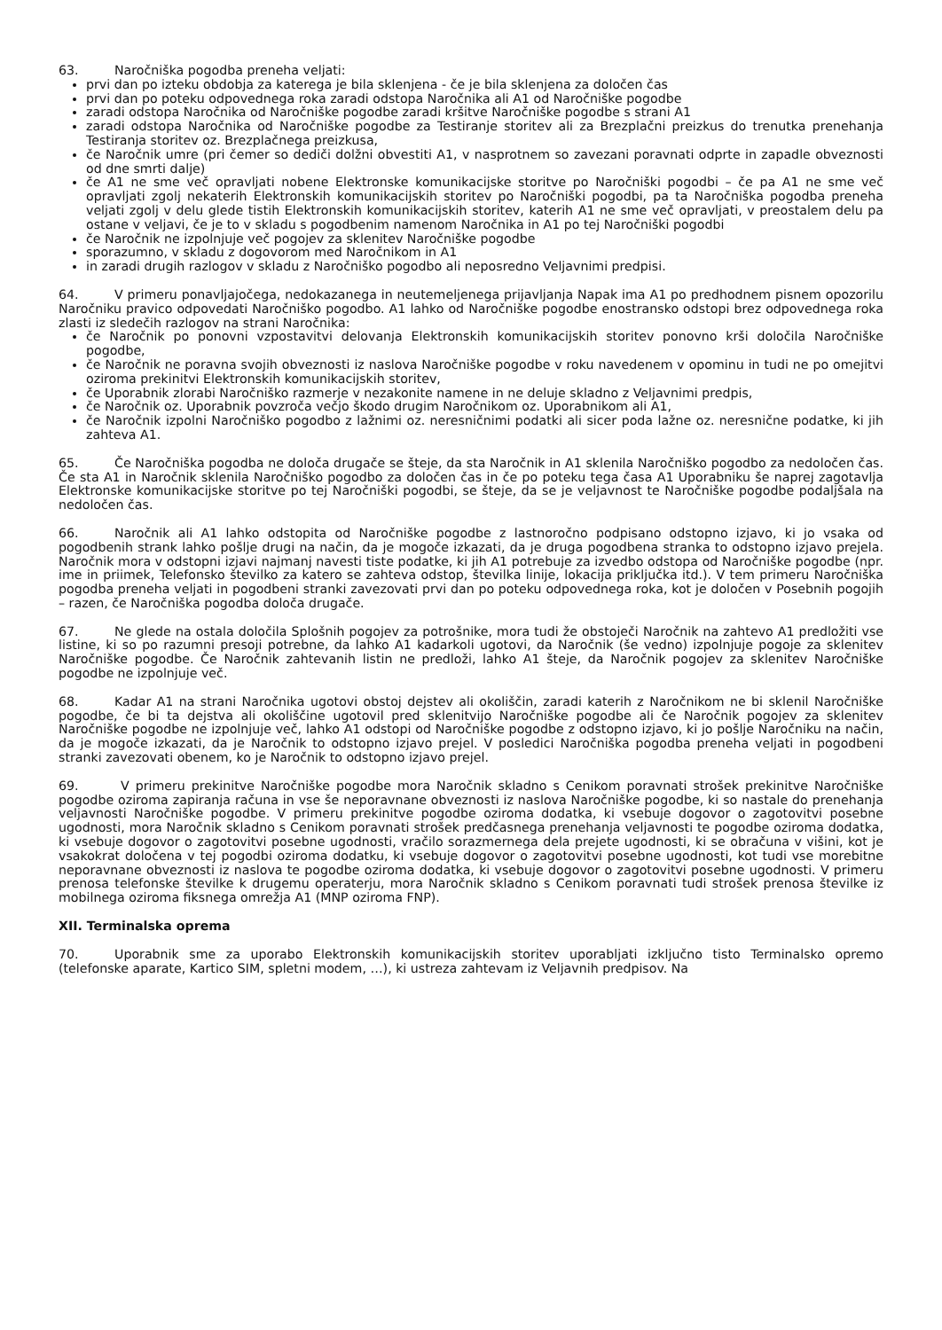63. Naročniška pogodba preneha veljati:
prvi dan po izteku obdobja za katerega je bila sklenjena - če je bila sklenjena za določen čas
prvi dan po poteku odpovednega roka zaradi odstopa Naročnika ali A1 od Naročniške pogodbe
zaradi odstopa Naročnika od Naročniške pogodbe zaradi kršitve Naročniške pogodbe s strani A1
zaradi odstopa Naročnika od Naročniške pogodbe za Testiranje storitev ali za Brezplačni preizkus do trenutka prenehanja Testiranja storitev oz. Brezplačnega preizkusa,
če Naročnik umre (pri čemer so dediči dolžni obvestiti A1, v nasprotnem so zavezani poravnati odprte in zapadle obveznosti od dne smrti dalje)
če A1 ne sme več opravljati nobene Elektronske komunikacijske storitve po Naročniški pogodbi – če pa A1 ne sme več opravljati zgolj nekaterih Elektronskih komunikacijskih storitev po Naročniški pogodbi, pa ta Naročniška pogodba preneha veljati zgolj v delu glede tistih Elektronskih komunikacijskih storitev, katerih A1 ne sme več opravljati, v preostalem delu pa ostane v veljavi, če je to v skladu s pogodbenim namenom Naročnika in A1 po tej Naročniški pogodbi
če Naročnik ne izpolnjuje več pogojev za sklenitev Naročniške pogodbe
sporazumno, v skladu z dogovorom med Naročnikom in A1
in zaradi drugih razlogov v skladu z Naročniško pogodbo ali neposredno Veljavnimi predpisi.
64. V primeru ponavljajočega, nedokazanega in neutemeljenega prijavljanja Napak ima A1 po predhodnem pisnem opozorilu Naročniku pravico odpovedati Naročniško pogodbo. A1 lahko od Naročniške pogodbe enostransko odstopi brez odpovednega roka zlasti iz sledečih razlogov na strani Naročnika:
če Naročnik po ponovni vzpostavitvi delovanja Elektronskih komunikacijskih storitev ponovno krši določila Naročniške pogodbe,
če Naročnik ne poravna svojih obveznosti iz naslova Naročniške pogodbe v roku navedenem v opominu in tudi ne po omejitvi oziroma prekinitvi Elektronskih komunikacijskih storitev,
če Uporabnik zlorabi Naročniško razmerje v nezakonite namene in ne deluje skladno z Veljavnimi predpis,
če Naročnik oz. Uporabnik povzroča večjo škodo drugim Naročnikom oz. Uporabnikom ali A1,
če Naročnik izpolni Naročniško pogodbo z lažnimi oz. neresničnimi podatki ali sicer poda lažne oz. neresnične podatke, ki jih zahteva A1.
65. Če Naročniška pogodba ne določa drugače se šteje, da sta Naročnik in A1 sklenila Naročniško pogodbo za nedoločen čas. Če sta A1 in Naročnik sklenila Naročniško pogodbo za določen čas in če po poteku tega časa A1 Uporabniku še naprej zagotavlja Elektronske komunikacijske storitve po tej Naročniški pogodbi, se šteje, da se je veljavnost te Naročniške pogodbe podaljšala na nedoločen čas.
66. Naročnik ali A1 lahko odstopita od Naročniške pogodbe z lastnoročno podpisano odstopno izjavo, ki jo vsaka od pogodbenih strank lahko pošlje drugi na način, da je mogoče izkazati, da je druga pogodbena stranka to odstopno izjavo prejela. Naročnik mora v odstopni izjavi najmanj navesti tiste podatke, ki jih A1 potrebuje za izvedbo odstopa od Naročniške pogodbe (npr. ime in priimek, Telefonsko številko za katero se zahteva odstop, številka linije, lokacija priključka itd.). V tem primeru Naročniška pogodba preneha veljati in pogodbeni stranki zavezovati prvi dan po poteku odpovednega roka, kot je določen v Posebnih pogojih – razen, če Naročniška pogodba določa drugače.
67. Ne glede na ostala določila Splošnih pogojev za potrošnike, mora tudi že obstoječi Naročnik na zahtevo A1 predložiti vse listine, ki so po razumni presoji potrebne, da lahko A1 kadarkoli ugotovi, da Naročnik (še vedno) izpolnjuje pogoje za sklenitev Naročniške pogodbe. Če Naročnik zahtevanih listin ne predloži, lahko A1 šteje, da Naročnik pogojev za sklenitev Naročniške pogodbe ne izpolnjuje več.
68. Kadar A1 na strani Naročnika ugotovi obstoj dejstev ali okoliščin, zaradi katerih z Naročnikom ne bi sklenil Naročniške pogodbe, če bi ta dejstva ali okoliščine ugotovil pred sklenitvijo Naročniške pogodbe ali če Naročnik pogojev za sklenitev Naročniške pogodbe ne izpolnjuje več, lahko A1 odstopi od Naročniške pogodbe z odstopno izjavo, ki jo pošlje Naročniku na način, da je mogoče izkazati, da je Naročnik to odstopno izjavo prejel. V posledici Naročniška pogodba preneha veljati in pogodbeni stranki zavezovati obenem, ko je Naročnik to odstopno izjavo prejel.
69. V primeru prekinitve Naročniške pogodbe mora Naročnik skladno s Cenikom poravnati strošek prekinitve Naročniške pogodbe oziroma zapiranja računa in vse še neporavnane obveznosti iz naslova Naročniške pogodbe, ki so nastale do prenehanja veljavnosti Naročniške pogodbe. V primeru prekinitve pogodbe oziroma dodatka, ki vsebuje dogovor o zagotovitvi posebne ugodnosti, mora Naročnik skladno s Cenikom poravnati strošek predčasnega prenehanja veljavnosti te pogodbe oziroma dodatka, ki vsebuje dogovor o zagotovitvi posebne ugodnosti, vračilo sorazmernega dela prejete ugodnosti, ki se obračuna v višini, kot je vsakokrat določena v tej pogodbi oziroma dodatku, ki vsebuje dogovor o zagotovitvi posebne ugodnosti, kot tudi vse morebitne neporavnane obveznosti iz naslova te pogodbe oziroma dodatka, ki vsebuje dogovor o zagotovitvi posebne ugodnosti. V primeru prenosa telefonske številke k drugemu operaterju, mora Naročnik skladno s Cenikom poravnati tudi strošek prenosa številke iz mobilnega oziroma fiksnega omrežja A1 (MNP oziroma FNP).
XII. Terminalska oprema
70. Uporabnik sme za uporabo Elektronskih komunikacijskih storitev uporabljati izključno tisto Terminalsko opremo (telefonske aparate, Kartico SIM, spletni modem, …), ki ustreza zahtevam iz Veljavnih predpisov. Na